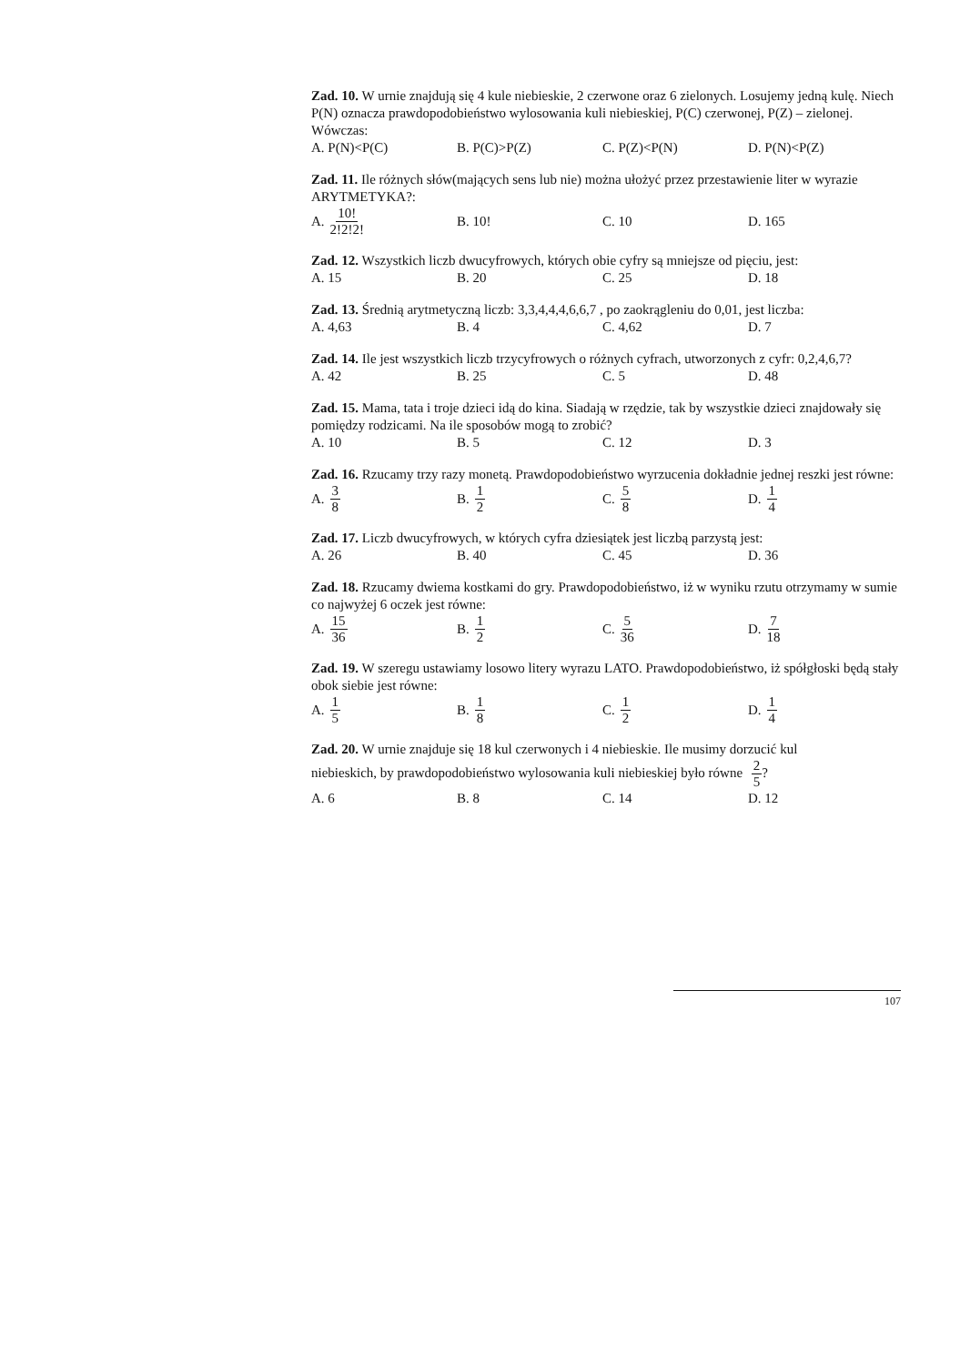Zad. 10. W urnie znajdują się 4 kule niebieskie, 2 czerwone oraz 6 zielonych. Losujemy jedną kulę. Niech P(N) oznacza prawdopodobieństwo wylosowania kuli niebieskiej, P(C) czerwonej, P(Z) – zielonej. Wówczas:
A. P(N)<P(C) B. P(C)>P(Z) C. P(Z)<P(N) D. P(N)<P(Z)
Zad. 11. Ile różnych słów(mających sens lub nie) można ułożyć przez przestawienie liter w wyrazie ARYTMETYKA?:
A. 10! 2!2!2!
B. 10! C. 10 D. 165
Zad. 12. Wszystkich liczb dwucyfrowych, których obie cyfry są mniejsze od pięciu, jest:
A. 15 B. 20 C. 25 D. 18
Zad. 13. Średnią arytmetyczną liczb: 3,3,4,4,4,6,6,7 , po zaokrągleniu do 0,01, jest liczba:
A. 4,63 B. 4 C. 4,62 D. 7
Zad. 14. Ile jest wszystkich liczb trzycyfrowych o różnych cyfrach, utworzonych z cyfr: 0,2,4,6,7?
A. 42 B. 25 C. 5 D. 48
Zad. 15. Mama, tata i troje dzieci idą do kina. Siadają w rzędzie, tak by wszystkie dzieci znajdowały się pomiędzy rodzicami. Na ile sposobów mogą to zrobić?
A. 10 B. 5 C. 12 D. 3
Zad. 16. Rzucamy trzy razy monetą. Prawdopodobieństwo wyrzucenia dokładnie jednej reszki jest równe:
A. 3 8
B. 1 2
C. 5 8
D. 1 4
Zad. 17. Liczb dwucyfrowych, w których cyfra dziesiątek jest liczbą parzystą jest:
A. 26 B. 40 C. 45 D. 36
Zad. 18. Rzucamy dwiema kostkami do gry. Prawdopodobieństwo, iż w wyniku rzutu otrzymamy w sumie co najwyżej 6 oczek jest równe:
A. 15 36
B. 1 2
C. 5 36
D. 7 18
Zad. 19. W szeregu ustawiamy losowo litery wyrazu LATO. Prawdopodobieństwo, iż spółgłoski będą stały obok siebie jest równe:
A. 1 5
B. 1 8
C. 1 2
D. 1 4
Zad. 20. W urnie znajduje się 18 kul czerwonych i 4 niebieskie. Ile musimy dorzucić kul
niebieskich, by prawdopodobieństwo wylosowania kuli niebieskiej było równe 2 5?
A. 6 B. 8 C. 14 D. 12
107